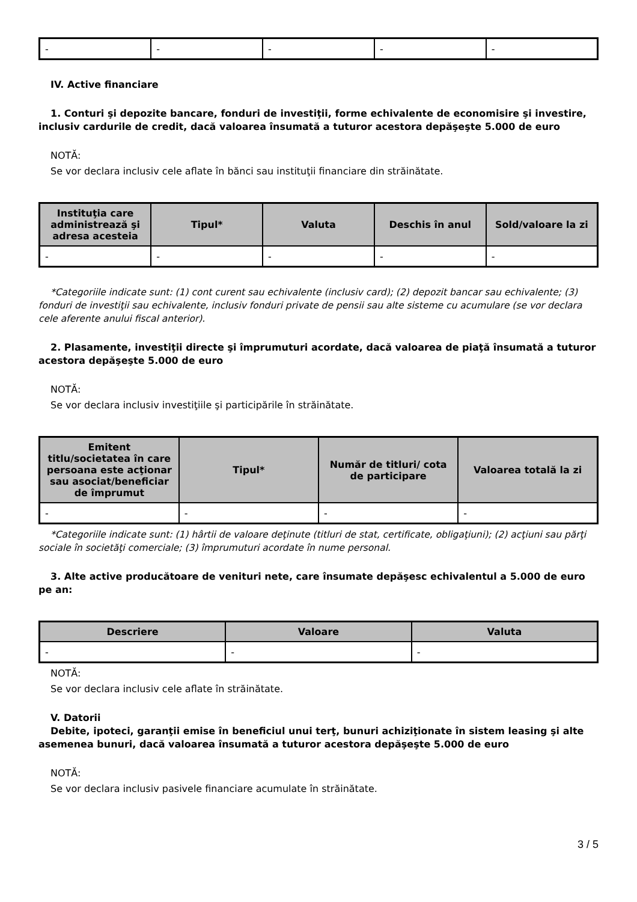| - | - | - | - | - |
IV. Active financiare
1. Conturi şi depozite bancare, fonduri de investiţii, forme echivalente de economisire şi investire, inclusiv cardurile de credit, dacă valoarea însumată a tuturor acestora depăşeşte 5.000 de euro
NOTĂ:
Se vor declara inclusiv cele aflate în bănci sau instituţii financiare din străinătate.
| Instituţia care administrează şi adresa acesteia | Tipul* | Valuta | Deschis în anul | Sold/valoare la zi |
| --- | --- | --- | --- | --- |
| - | - | - | - | - |
*Categoriile indicate sunt: (1) cont curent sau echivalente (inclusiv card); (2) depozit bancar sau echivalente; (3) fonduri de investiţii sau echivalente, inclusiv fonduri private de pensii sau alte sisteme cu acumulare (se vor declara cele aferente anului fiscal anterior).
2. Plasamente, investiţii directe şi împrumuturi acordate, dacă valoarea de piaţă însumată a tuturor acestora depăşeşte 5.000 de euro
NOTĂ:
Se vor declara inclusiv investiţiile şi participările în străinătate.
| Emitent titlu/societatea în care persoana este acţionar sau asociat/beneficiar de împrumut | Tipul* | Număr de titluri/ cota de participare | Valoarea totală la zi |
| --- | --- | --- | --- |
| - | - | - | - |
*Categoriile indicate sunt: (1) hârtii de valoare deţinute (titluri de stat, certificate, obligaţiuni); (2) acţiuni sau părţi sociale în societăţi comerciale; (3) împrumuturi acordate în nume personal.
3. Alte active producătoare de venituri nete, care însumate depăşesc echivalentul a 5.000 de euro pe an:
| Descriere | Valoare | Valuta |
| --- | --- | --- |
| - | - | - |
NOTĂ:
Se vor declara inclusiv cele aflate în străinătate.
V. Datorii
Debite, ipoteci, garanţii emise în beneficiul unui terţ, bunuri achiziţionate în sistem leasing şi alte asemenea bunuri, dacă valoarea însumată a tuturor acestora depăşeşte 5.000 de euro
NOTĂ:
Se vor declara inclusiv pasivele financiare acumulate în străinătate.
3 / 5